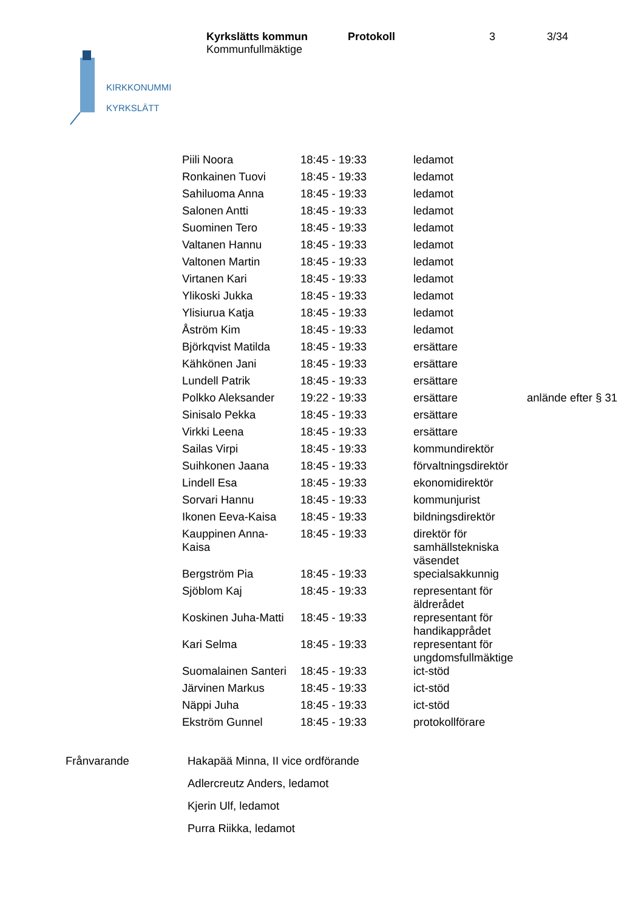| Kyrkslätts kommun Kommunfullmäktige | Protokoll | 3 | 3/34 |
KIRKKONUMMI
KYRKSLÄTT
| Piili Noora | 18:45 - 19:33 | ledamot | |
| Ronkainen Tuovi | 18:45 - 19:33 | ledamot | |
| Sahiluoma Anna | 18:45 - 19:33 | ledamot | |
| Salonen Antti | 18:45 - 19:33 | ledamot | |
| Suominen Tero | 18:45 - 19:33 | ledamot | |
| Valtanen Hannu | 18:45 - 19:33 | ledamot | |
| Valtonen Martin | 18:45 - 19:33 | ledamot | |
| Virtanen Kari | 18:45 - 19:33 | ledamot | |
| Ylikoski Jukka | 18:45 - 19:33 | ledamot | |
| Ylisiurua Katja | 18:45 - 19:33 | ledamot | |
| Åström Kim | 18:45 - 19:33 | ledamot | |
| Björkqvist Matilda | 18:45 - 19:33 | ersättare | |
| Kähkönen Jani | 18:45 - 19:33 | ersättare | |
| Lundell Patrik | 18:45 - 19:33 | ersättare | |
| Polkko Aleksander | 19:22 - 19:33 | ersättare | anlände efter § 31 |
| Sinisalo Pekka | 18:45 - 19:33 | ersättare | |
| Virkki Leena | 18:45 - 19:33 | ersättare | |
| Sailas Virpi | 18:45 - 19:33 | kommundirektör | |
| Suihkonen Jaana | 18:45 - 19:33 | förvaltningsdirektör | |
| Lindell Esa | 18:45 - 19:33 | ekonomidirektör | |
| Sorvari Hannu | 18:45 - 19:33 | kommunjurist | |
| Ikonen Eeva-Kaisa | 18:45 - 19:33 | bildningsdirektör | |
| Kauppinen Anna- Kaisa | 18:45 - 19:33 | direktör för samhällstekniska väsendet | |
| Bergström Pia | 18:45 - 19:33 | specialsakkunnig | |
| Sjöblom Kaj | 18:45 - 19:33 | representant för äldrerådet | |
| Koskinen Juha-Matti | 18:45 - 19:33 | representant för handikapprådet | |
| Kari Selma | 18:45 - 19:33 | representant för ungdomsfullmäktige | |
| Suomalainen Santeri | 18:45 - 19:33 | ict-stöd | |
| Järvinen Markus | 18:45 - 19:33 | ict-stöd | |
| Näppi Juha | 18:45 - 19:33 | ict-stöd | |
| Ekström Gunnel | 18:45 - 19:33 | protokollförare | |
| Frånvarande | Hakapää Minna, II vice ordförande |
| | Adlercreutz Anders, ledamot |
| | Kjerin Ulf, ledamot |
| | Purra Riikka, ledamot |